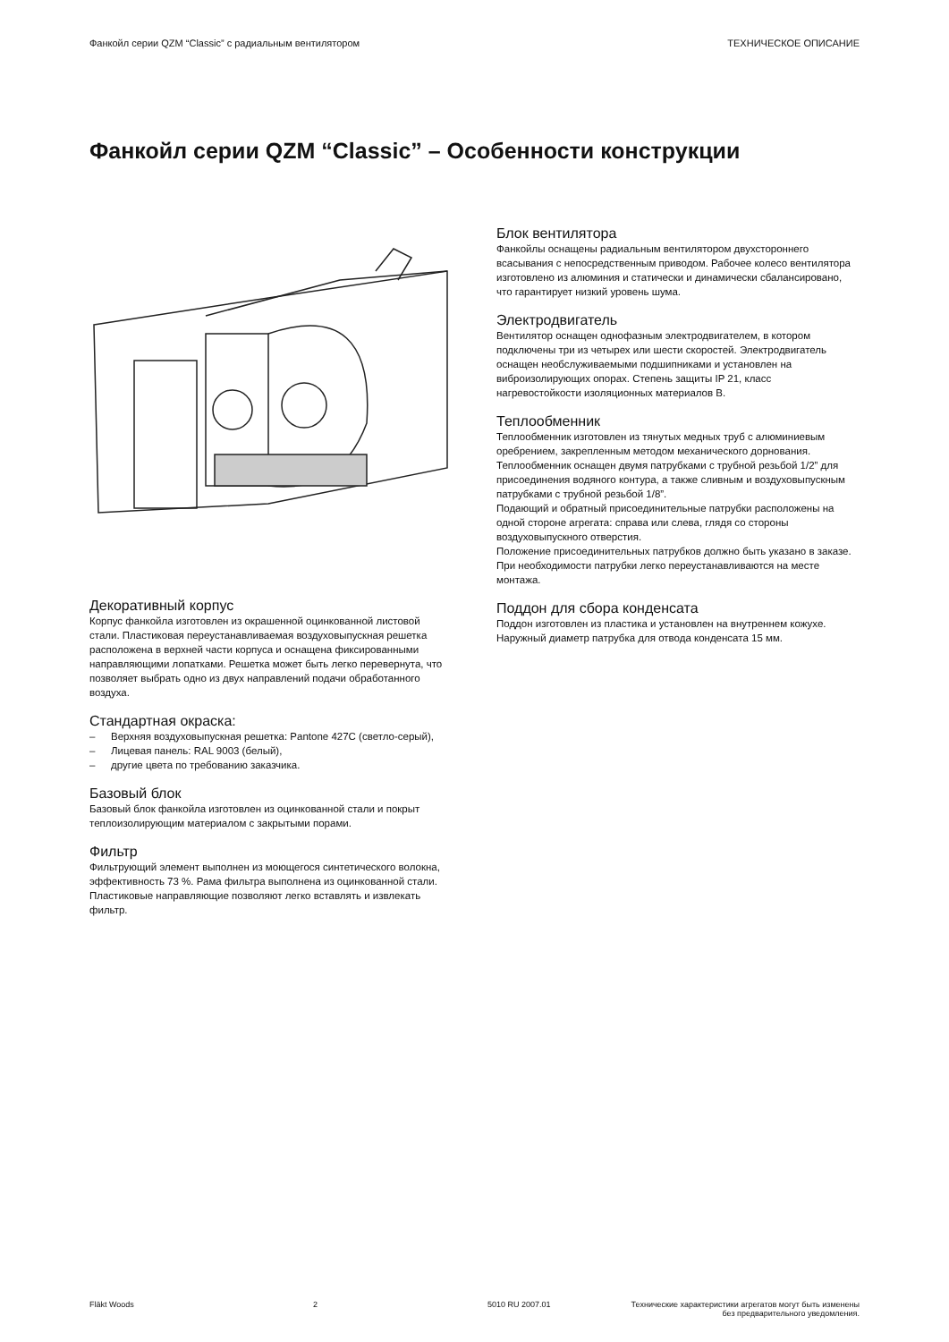Фанкойл серии QZM “Classic” с радиальным вентилятором ТЕХНИЧЕСКОЕ ОПИСАНИЕ
Фанкойл серии QZM “Classic” – Особенности конструкции
Декоративный корпус
Корпус фанкойла изготовлен из окрашенной оцинкованной листовой стали. Пластиковая переустанавливаемая воздуховыпускная решетка расположена в верхней части корпуса и оснащена фиксированными направляющими лопатками. Решетка может быть легко перевернута, что позволяет выбрать одно из двух направлений подачи обработанного воздуха.
Стандартная окраска:
– Верхняя воздуховыпускная решетка: Pantone 427C (светло-серый),
– Лицевая панель: RAL 9003 (белый),
– другие цвета по требованию заказчика.
Базовый блок
Базовый блок фанкойла изготовлен из оцинкованной стали и покрыт теплоизолирующим материалом с закрытыми порами.
Фильтр
Фильтрующий элемент выполнен из моющегося синтетического волокна, эффективность 73 %. Рама фильтра выполнена из оцинкованной стали. Пластиковые направляющие позволяют легко вставлять и извлекать фильтр.
Блок вентилятора
Фанкойлы оснащены радиальным вентилятором двухстороннего всасывания с непосредственным приводом. Рабочее колесо вентилятора изготовлено из алюминия и статически и динамически сбалансировано, что гарантирует низкий уровень шума.
Электродвигатель
Вентилятор оснащен однофазным электродвигателем, в котором подключены три из четырех или шести скоростей. Электродвигатель оснащен необслуживаемыми подшипниками и установлен на виброизолирующих опорах. Степень защиты IP 21, класс нагревостойкости изоляционных материалов B.
Теплообменник
Теплообменник изготовлен из тянутых медных труб с алюминиевым оребрением, закрепленным методом механического дорнования.
Теплообменник оснащен двумя патрубками с трубной резьбой 1/2” для присоединения водяного контура, а также сливным и воздуховыпускным патрубками с трубной резьбой 1/8”.
Подающий и обратный присоединительные патрубки расположены на одной стороне агрегата: справа или слева, глядя со стороны воздуховыпускного отверстия.
Положение присоединительных патрубков должно быть указано в заказе. При необходимости патрубки легко переустанавливаются на месте монтажа.
Поддон для сбора конденсата
Поддон изготовлен из пластика и установлен на внутреннем кожухе. Наружный диаметр патрубка для отвода конденсата 15 мм.
Fläkt Woods 2 5010 RU 2007.01 Технические характеристики агрегатов могут быть изменены
без предварительного уведомления.